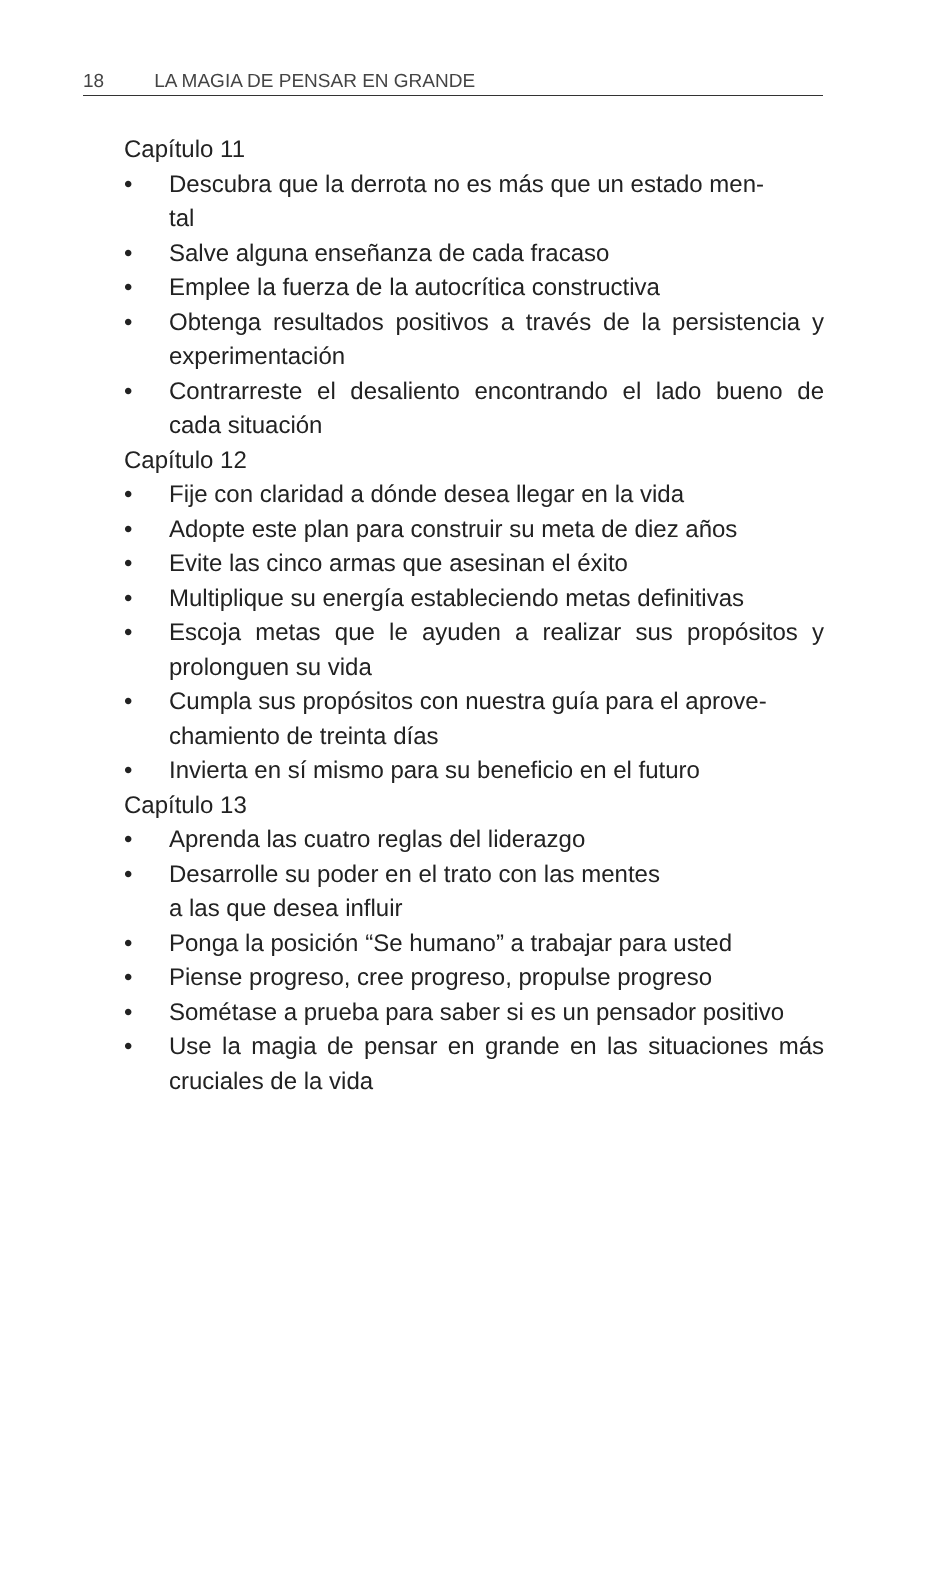18 LA MAGIA DE PENSAR EN GRANDE
Capítulo 11
• Descubra que la derrota no es más que un estado men-
tal
• Salve alguna enseñanza de cada fracaso
• Emplee la fuerza de la autocrítica constructiva
• Obtenga resultados positivos a través de la persistencia y experimentación
• Contrarreste el desaliento encontrando el lado bueno de cada situación
Capítulo 12
• Fije con claridad a dónde desea llegar en la vida
• Adopte este plan para construir su meta de diez años
• Evite las cinco armas que asesinan el éxito
• Multiplique su energía estableciendo metas definitivas
• Escoja metas que le ayuden a realizar sus propósitos y prolonguen su vida
• Cumpla sus propósitos con nuestra guía para el aprove-
chamiento de treinta días
• Invierta en sí mismo para su beneficio en el futuro
Capítulo 13
• Aprenda las cuatro reglas del liderazgo
• Desarrolle su poder en el trato con las mentes
a las que desea influir
• Ponga la posición “Se humano” a trabajar para usted
• Piense progreso, cree progreso, propulse progreso
• Sométase a prueba para saber si es un pensador positivo
• Use la magia de pensar en grande en las situaciones más cruciales de la vida